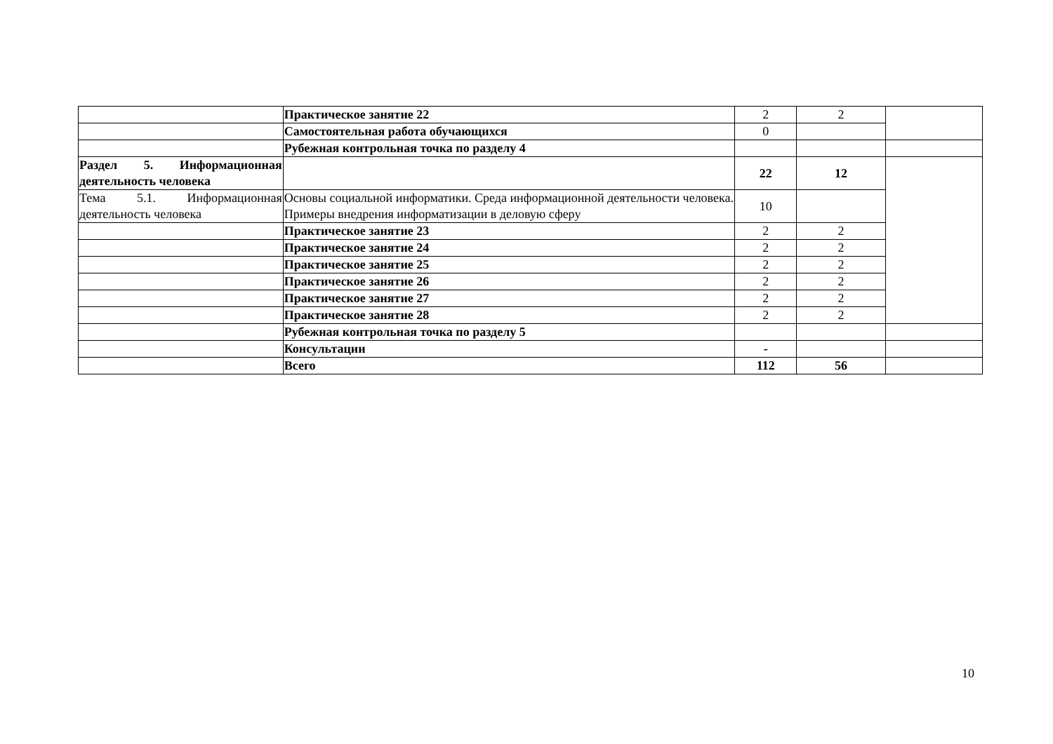| | Практическое занятие 22 | 2 | 2 | |
| | Самостоятельная работа обучающихся | 0 | | |
| | Рубежная контрольная точка по разделу 4 | | | |
| Раздел 5. Информационная деятельность человека | | 22 | 12 | |
| Тема 5.1. Информационная деятельность человека | Основы социальной информатики. Среда информационной деятельности человека. Примеры внедрения информатизации в деловую сферу | 10 | | |
| | Практическое занятие 23 | 2 | 2 | |
| | Практическое занятие 24 | 2 | 2 | |
| | Практическое занятие 25 | 2 | 2 | |
| | Практическое занятие 26 | 2 | 2 | |
| | Практическое занятие 27 | 2 | 2 | |
| | Практическое занятие 28 | 2 | 2 | |
| | Рубежная контрольная точка по разделу 5 | | | |
| | Консультации | - | | |
| | Всего | 112 | 56 | |
10